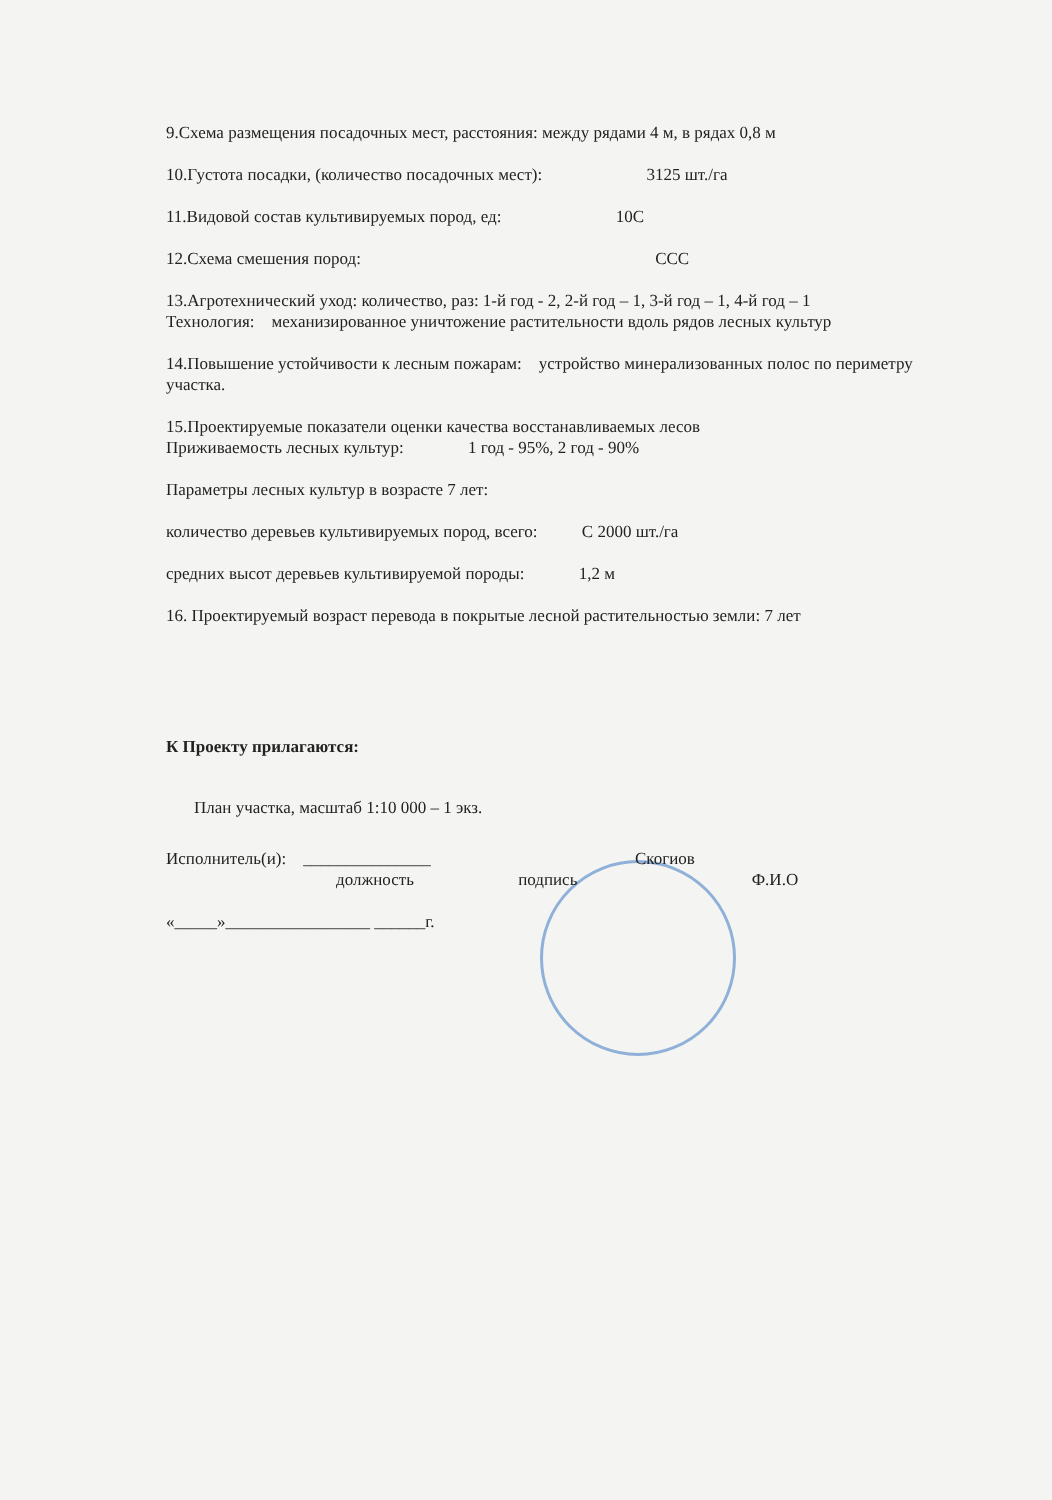9.Схема размещения посадочных мест, расстояния: между рядами 4 м, в рядах 0,8 м
10.Густота посадки, (количество посадочных мест): 3125 шт./га
11.Видовой состав культивируемых пород, ед: 10С
12.Схема смешения пород: ССС
13.Агротехнический уход: количество, раз: 1-й год - 2, 2-й год – 1, 3-й год – 1, 4-й год – 1
Технология: механизированное уничтожение растительности вдоль рядов лесных культур
14.Повышение устойчивости к лесным пожарам: устройство минерализованных полос по периметру участка.
15.Проектируемые показатели оценки качества восстанавливаемых лесов
Приживаемость лесных культур: 1 год - 95%, 2 год - 90%
Параметры лесных культур в возрасте 7 лет:
количество деревьев культивируемых пород, всего: С 2000 шт./га
средних высот деревьев культивируемой породы: 1,2 м
16. Проектируемый возраст перевода в покрытые лесной растительностью земли: 7 лет
К Проекту прилагаются:
План участка, масштаб 1:10 000 – 1 экз.
Исполнитель(и): _______________ Скогиов
должность подпись Ф.И.О
«_____»_________________ ______г.